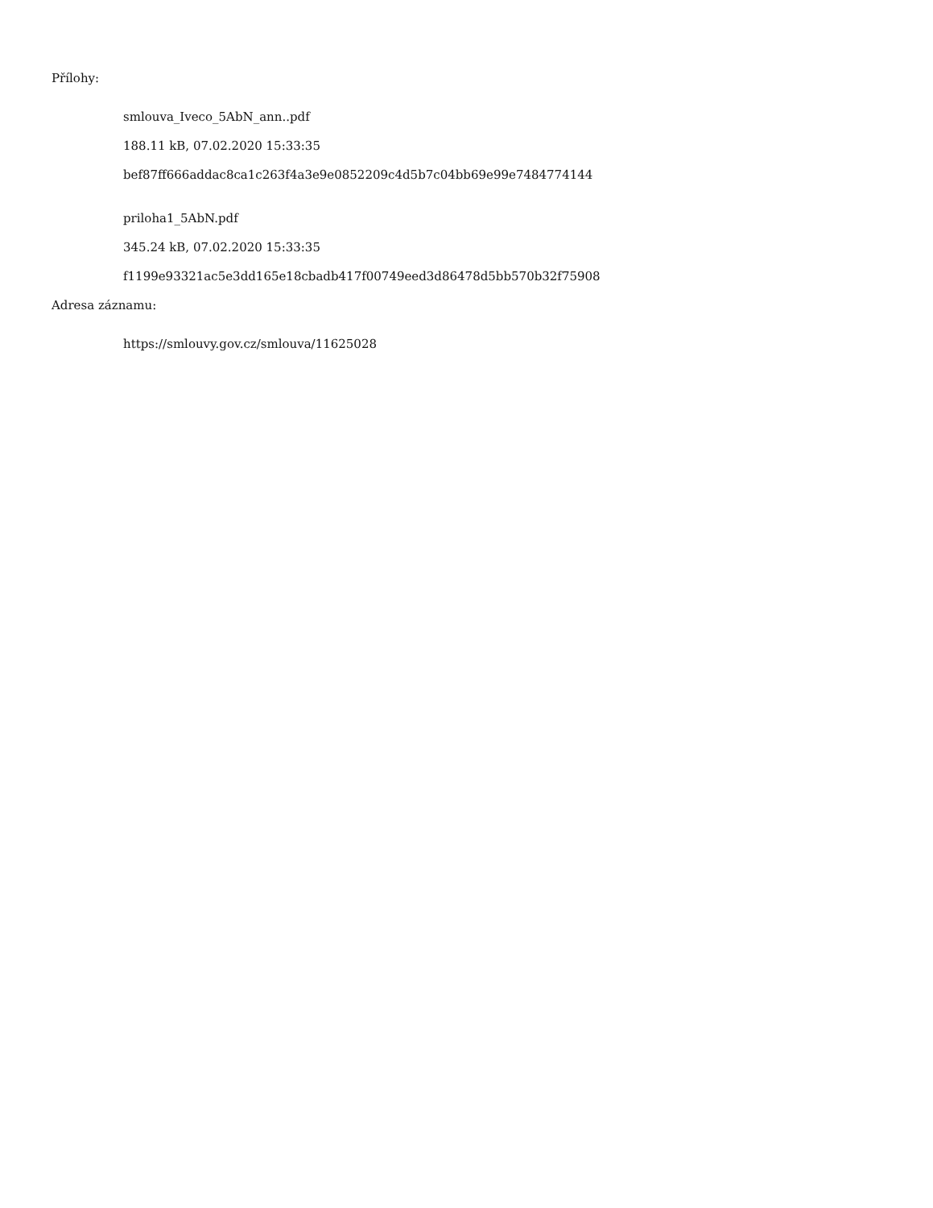Přílohy:
smlouva_Iveco_5AbN_ann..pdf
188.11 kB, 07.02.2020 15:33:35
bef87ff666addac8ca1c263f4a3e9e0852209c4d5b7c04bb69e99e7484774144
priloha1_5AbN.pdf
345.24 kB, 07.02.2020 15:33:35
f1199e93321ac5e3dd165e18cbadb417f00749eed3d86478d5bb570b32f75908
Adresa záznamu:
https://smlouvy.gov.cz/smlouva/11625028